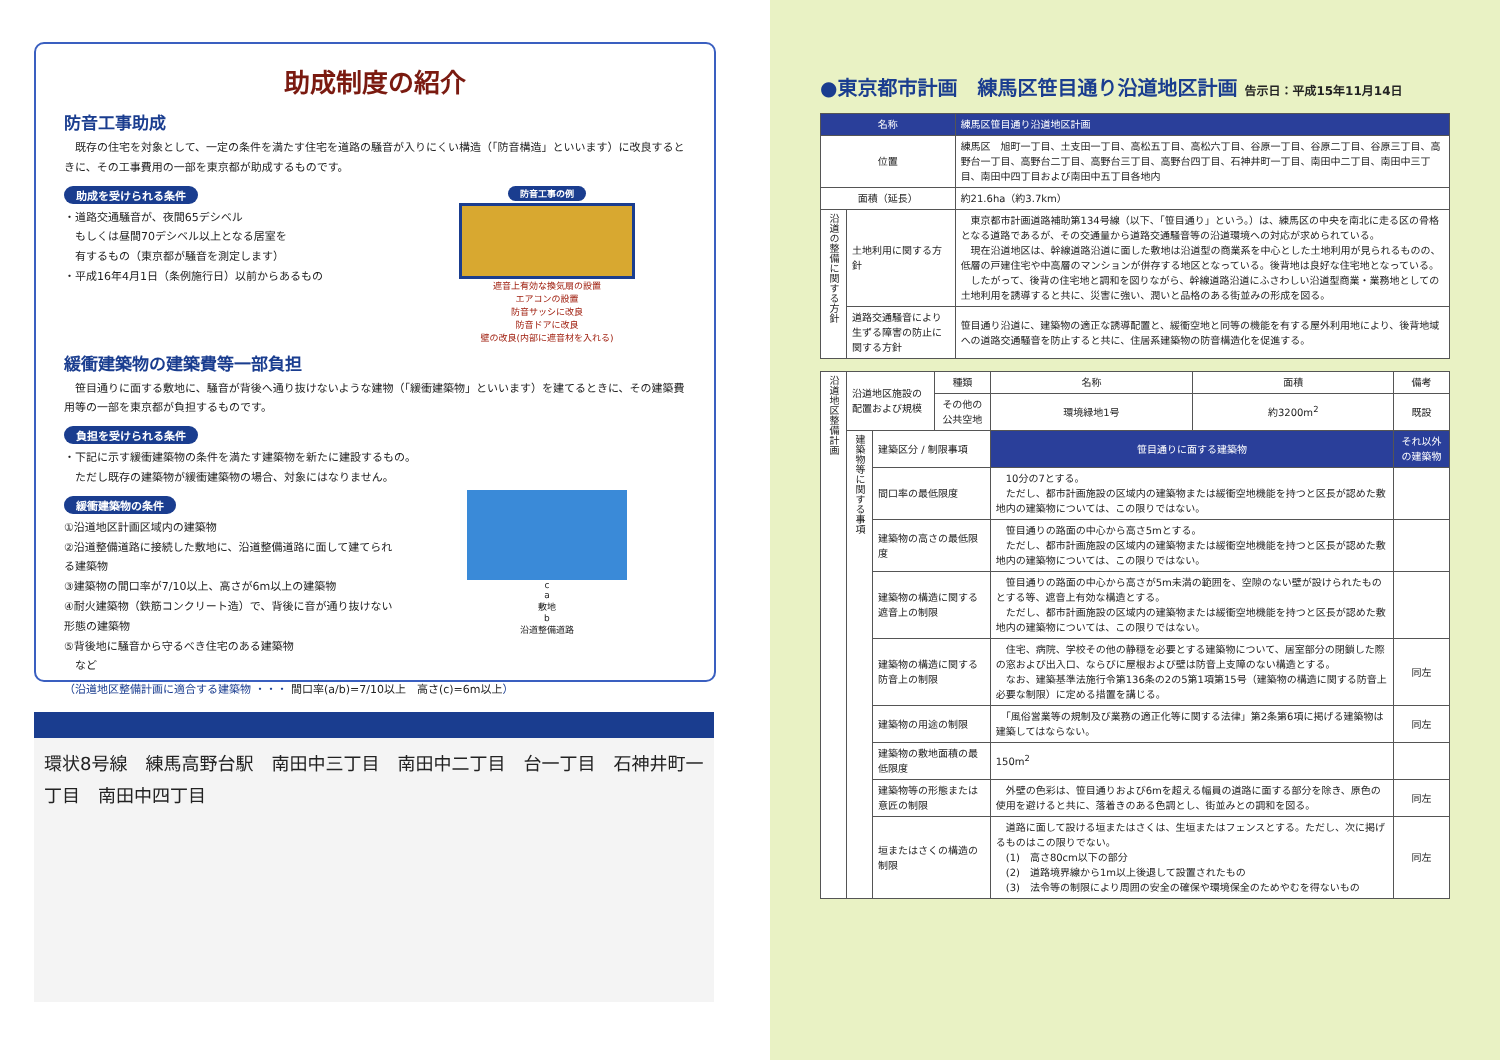助成制度の紹介
防音工事助成
　既存の住宅を対象として、一定の条件を満たす住宅を道路の騒音が入りにくい構造（「防音構造」といいます）に改良するときに、その工事費用の一部を東京都が助成するものです。
助成を受けられる条件
・道路交通騒音が、夜間65デシベル
　もしくは昼間70デシベル以上となる居室を
　有するもの（東京都が騒音を測定します）
・平成16年4月1日（条例施行日）以前からあるもの
防音工事の例
遮音上有効な換気扇の設置
エアコンの設置
防音サッシに改良
防音ドアに改良
壁の改良(内部に遮音材を入れる)
緩衝建築物の建築費等一部負担
　笹目通りに面する敷地に、騒音が背後へ通り抜けないような建物（「緩衝建築物」といいます）を建てるときに、その建築費用等の一部を東京都が負担するものです。
負担を受けられる条件
・下記に示す緩衝建築物の条件を満たす建築物を新たに建設するもの。
　ただし既存の建築物が緩衝建築物の場合、対象にはなりません。
緩衝建築物の条件
①沿道地区計画区域内の建築物
②沿道整備道路に接続した敷地に、沿道整備道路に面して建てられる建築物
③建築物の間口率が7/10以上、高さが6m以上の建築物
④耐火建築物（鉄筋コンクリート造）で、背後に音が通り抜けない形態の建築物
⑤背後地に騒音から守るべき住宅のある建築物
　など
c
a
敷地
b
沿道整備道路
（沿道地区整備計画に適合する建築物 ・・・ 間口率(a/b)=7/10以上　高さ(c)=6m以上）
環状8号線　練馬高野台駅　南田中三丁目　南田中二丁目　台一丁目　石神井町一丁目　南田中四丁目
●東京都市計画　練馬区笹目通り沿道地区計画 告示日：平成15年11月14日
| 名称 | | 練馬区笹目通り沿道地区計画 |
| --- | --- | --- |
| 位置 | | 練馬区 旭町一丁目、土支田一丁目、高松五丁目、高松六丁目、谷原一丁目、谷原二丁目、谷原三丁目、高野台一丁目、高野台二丁目、高野台三丁目、高野台四丁目、石神井町一丁目、南田中二丁目、南田中三丁目、南田中四丁目および南田中五丁目各地内 |
| 面積（延長） | | 約21.6ha（約3.7km） |
| 沿道の整備に関する方針 | 土地利用に関する方針 | 東京都市計画道路補助第134号線（以下、「笹目通り」という。）は、練馬区の中央を南北に走る区の骨格となる道路であるが、その交通量から道路交通騒音等の沿道環境への対応が求められている。 現在沿道地区は、幹線道路沿道に面した敷地は沿道型の商業系を中心とした土地利用が見られるものの、低層の戸建住宅や中高層のマンションが併存する地区となっている。後背地は良好な住宅地となっている。 したがって、後背の住宅地と調和を図りながら、幹線道路沿道にふさわしい沿道型商業・業務地としての土地利用を誘導すると共に、災害に強い、潤いと品格のある街並みの形成を図る。 |
| | 道路交通騒音により生ずる障害の防止に関する方針 | 笹目通り沿道に、建築物の適正な誘導配置と、緩衝空地と同等の機能を有する屋外利用地により、後背地域への道路交通騒音を防止すると共に、住居系建築物の防音構造化を促進する。 |
| 沿道地区整備計画 | 沿道地区施設の配置および規模 | | 種類 | 名称 | 面積 | 備考 |
| | | | その他の公共空地 | 環境緑地1号 | 約3200m<sup>2</sup> | 既設 |
| | 建築物等に関する事項 | 建築区分 / 制限事項 | | 笹目通りに面する建築物 | | それ以外の建築物 |
| | | 間口率の最低限度 | | 10分の7とする。 ただし、都市計画施設の区域内の建築物または緩衝空地機能を持つと区長が認めた敷地内の建築物については、この限りではない。 | | |
| | | 建築物の高さの最低限度 | | 笹目通りの路面の中心から高さ5mとする。 ただし、都市計画施設の区域内の建築物または緩衝空地機能を持つと区長が認めた敷地内の建築物については、この限りではない。 | | |
| | | 建築物の構造に関する遮音上の制限 | | 笹目通りの路面の中心から高さが5m未満の範囲を、空隙のない壁が設けられたものとする等、遮音上有効な構造とする。 ただし、都市計画施設の区域内の建築物または緩衝空地機能を持つと区長が認めた敷地内の建築物については、この限りではない。 | | |
| | | 建築物の構造に関する防音上の制限 | | 住宅、病院、学校その他の静穏を必要とする建築物について、居室部分の閉鎖した際の窓および出入口、ならびに屋根および壁は防音上支障のない構造とする。 なお、建築基準法施行令第136条の2の5第1項第15号（建築物の構造に関する防音上必要な制限）に定める措置を講じる。 | | 同左 |
| | | 建築物の用途の制限 | | 「風俗営業等の規制及び業務の適正化等に関する法律」第2条第6項に掲げる建築物は建築してはならない。 | | 同左 |
| | | 建築物の敷地面積の最低限度 | | 150m<sup>2</sup> | | |
| | | 建築物等の形態または意匠の制限 | | 外壁の色彩は、笹目通りおよび6mを超える幅員の道路に面する部分を除き、原色の使用を避けると共に、落着きのある色調とし、街並みとの調和を図る。 | | 同左 |
| | | 垣またはさくの構造の制限 | | 道路に面して設ける垣またはさくは、生垣またはフェンスとする。ただし、次に掲げるものはこの限りでない。 (1) 高さ80cm以下の部分 (2) 道路境界線から1m以上後退して設置されたもの (3) 法令等の制限により周囲の安全の確保や環境保全のためやむを得ないもの | | 同左 |